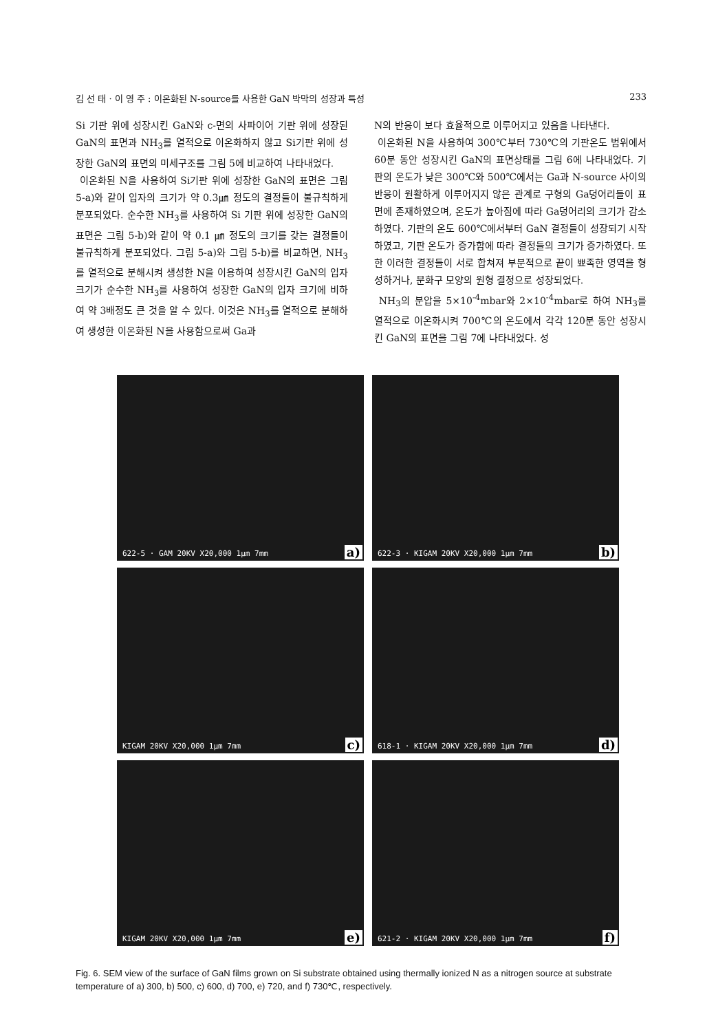김 선 태 · 이 영 주 : 이온화된 N-source를 사용한 GaN 박막의 성장과 특성 233
Si 기판 위에 성장시킨 GaN와 c-면의 사파이어 기판 위에 성장된 GaN의 표면과 NH<sub>3</sub>를 열적으로 이온화하지 않고 Si기판 위에 성장한 GaN의 표면의 미세구조를 그림 5에 비교하여 나타내었다.
이온화된 N을 사용하여 Si기판 위에 성장한 GaN의 표면은 그림 5-a)와 같이 입자의 크기가 약 0.3㎛ 정도의 결정들이 불규칙하게 분포되었다. 순수한 NH<sub>3</sub>를 사용하여 Si 기판 위에 성장한 GaN의 표면은 그림 5-b)와 같이 약 0.1 ㎛ 정도의 크기를 갖는 결정들이 불규칙하게 분포되었다. 그림 5-a)와 그림 5-b)를 비교하면, NH<sub>3</sub>를 열적으로 분해시켜 생성한 N을 이용하여 성장시킨 GaN의 입자 크기가 순수한 NH<sub>3</sub>를 사용하여 성장한 GaN의 입자 크기에 비하여 약 3배정도 큰 것을 알 수 있다. 이것은 NH<sub>3</sub>를 열적으로 분해하여 생성한 이온화된 N을 사용함으로써 Ga과
N의 반응이 보다 효율적으로 이루어지고 있음을 나타낸다.
이온화된 N을 사용하여 300℃부터 730℃의 기판온도 범위에서 60분 동안 성장시킨 GaN의 표면상태를 그림 6에 나타내었다. 기판의 온도가 낮은 300℃와 500℃에서는 Ga과 N-source 사이의 반응이 원활하게 이루어지지 않은 관계로 구형의 Ga덩어리들이 표면에 존재하였으며, 온도가 높아짐에 따라 Ga덩어리의 크기가 감소하였다. 기판의 온도 600℃에서부터 GaN 결정들이 성장되기 시작하였고, 기판 온도가 증가함에 따라 결정들의 크기가 증가하였다. 또한 이러한 결정들이 서로 합쳐져 부분적으로 끝이 뾰족한 영역을 형성하거나, 분화구 모양의 원형 결정으로 성장되었다.
NH<sub>3</sub>의 분압을 5×10<sup>-4</sup>mbar와 2×10<sup>-4</sup>mbar로 하여 NH<sub>3</sub>를 열적으로 이온화시켜 700℃의 온도에서 각각 120분 동안 성장시킨 GaN의 표면을 그림 7에 나타내었다. 성
622-5 · GAM 20KV X20,000 1μm 7mm a)
622-3 · KIGAM 20KV X20,000 1μm 7mm b)
KIGAM 20KV X20,000 1μm 7mm c)
618-1 · KIGAM 20KV X20,000 1μm 7mm d)
KIGAM 20KV X20,000 1μm 7mm e)
621-2 · KIGAM 20KV X20,000 1μm 7mm f)
Fig. 6. SEM view of the surface of GaN films grown on Si substrate obtained using thermally ionized N as a nitrogen source at substrate temperature of a) 300, b) 500, c) 600, d) 700, e) 720, and f) 730℃, respectively.